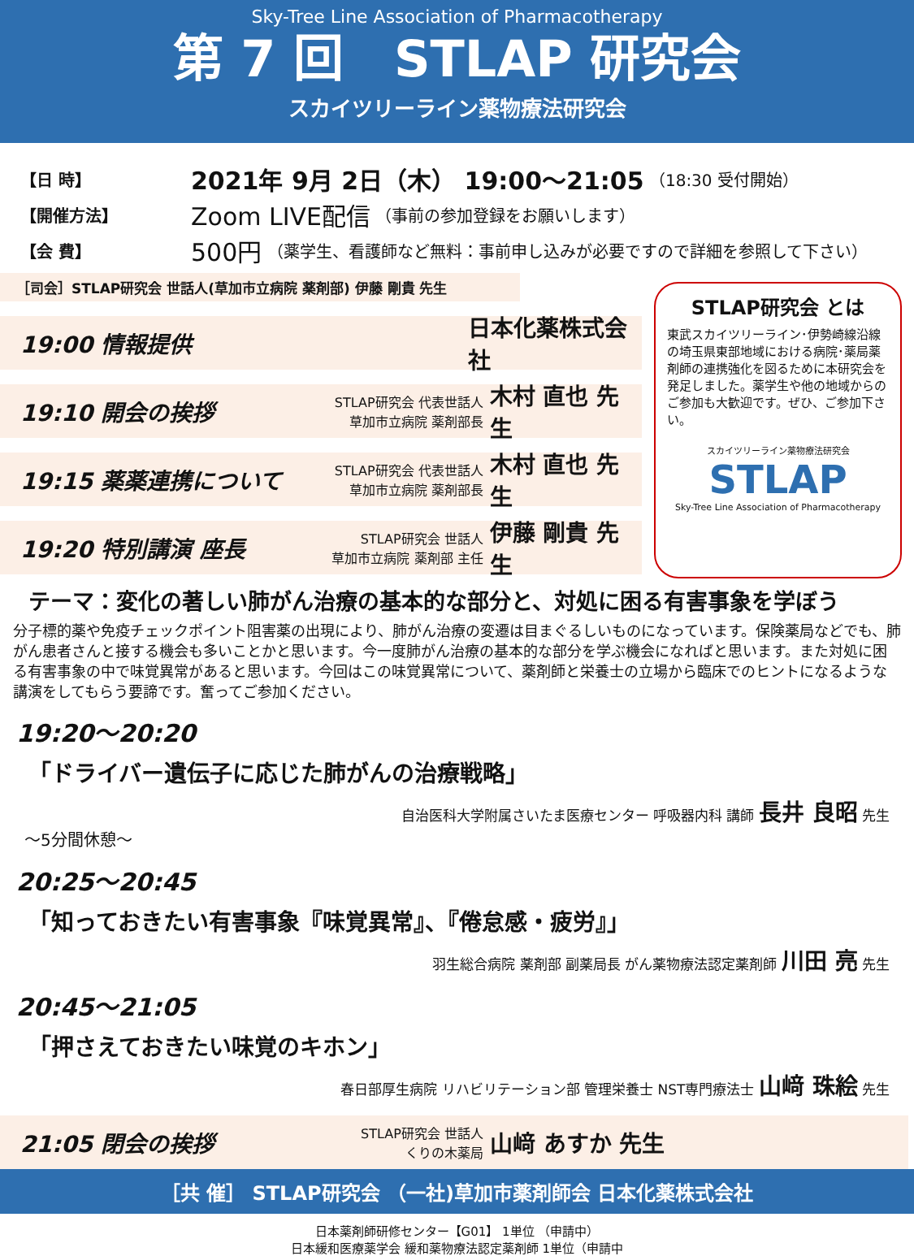Sky-Tree Line Association of Pharmacotherapy
第 7 回　STLAP 研究会
スカイツリーライン薬物療法研究会
【日 時】 2021年 9月 2日（木） 19:00～21:05 （18:30 受付開始）
【開催方法】 Zoom LIVE配信 （事前の参加登録をお願いします）
【会 費】 500円 （薬学生、看護師など無料：事前申し込みが必要ですので詳細を参照して下さい）
［司会］STLAP研究会 世話人(草加市立病院 薬剤部) 伊藤 剛貴 先生
STLAP研究会 とは
東武スカイツリーライン･伊勢崎線沿線の埼玉県東部地域における病院･薬局薬剤師の連携強化を図るために本研究会を発足しました。薬学生や他の地域からのご参加も大歓迎です。ぜひ、ご参加下さい。
スカイツリーライン薬物療法研究会
STLAP
Sky-Tree Line Association of Pharmacotherapy
19:00 情報提供 日本化薬株式会社
19:10 開会の挨拶 STLAP研究会 代表世話人
草加市立病院 薬剤部長 木村 直也 先生
19:15 薬薬連携について STLAP研究会 代表世話人
草加市立病院 薬剤部長 木村 直也 先生
19:20 特別講演 座長 STLAP研究会 世話人
草加市立病院 薬剤部 主任 伊藤 剛貴 先生
テーマ：変化の著しい肺がん治療の基本的な部分と、対処に困る有害事象を学ぼう
分子標的薬や免疫チェックポイント阻害薬の出現により、肺がん治療の変遷は目まぐるしいものになっています。保険薬局などでも、肺がん患者さんと接する機会も多いことかと思います。今一度肺がん治療の基本的な部分を学ぶ機会になればと思います。また対処に困る有害事象の中で味覚異常があると思います。今回はこの味覚異常について、薬剤師と栄養士の立場から臨床でのヒントになるような講演をしてもらう要諦です。奮ってご参加ください。
19:20～20:20
「ドライバー遺伝子に応じた肺がんの治療戦略」
自治医科大学附属さいたま医療センター 呼吸器内科 講師 長井 良昭 先生
～5分間休憩～
20:25～20:45
「知っておきたい有害事象『味覚異常』、『倦怠感・疲労』」
羽生総合病院 薬剤部 副薬局長 がん薬物療法認定薬剤師 川田 亮 先生
20:45～21:05
「押さえておきたい味覚のキホン」
春日部厚生病院 リハビリテーション部 管理栄養士 NST専門療法士 山﨑 珠絵 先生
21:05 閉会の挨拶 STLAP研究会 世話人
くりの木薬局 山﨑 あすか 先生
［共 催］ STLAP研究会 （一社)草加市薬剤師会 日本化薬株式会社
日本薬剤師研修センター【G01】 1単位 （申請中）
日本緩和医療薬学会 緩和薬物療法認定薬剤師 1単位（申請中